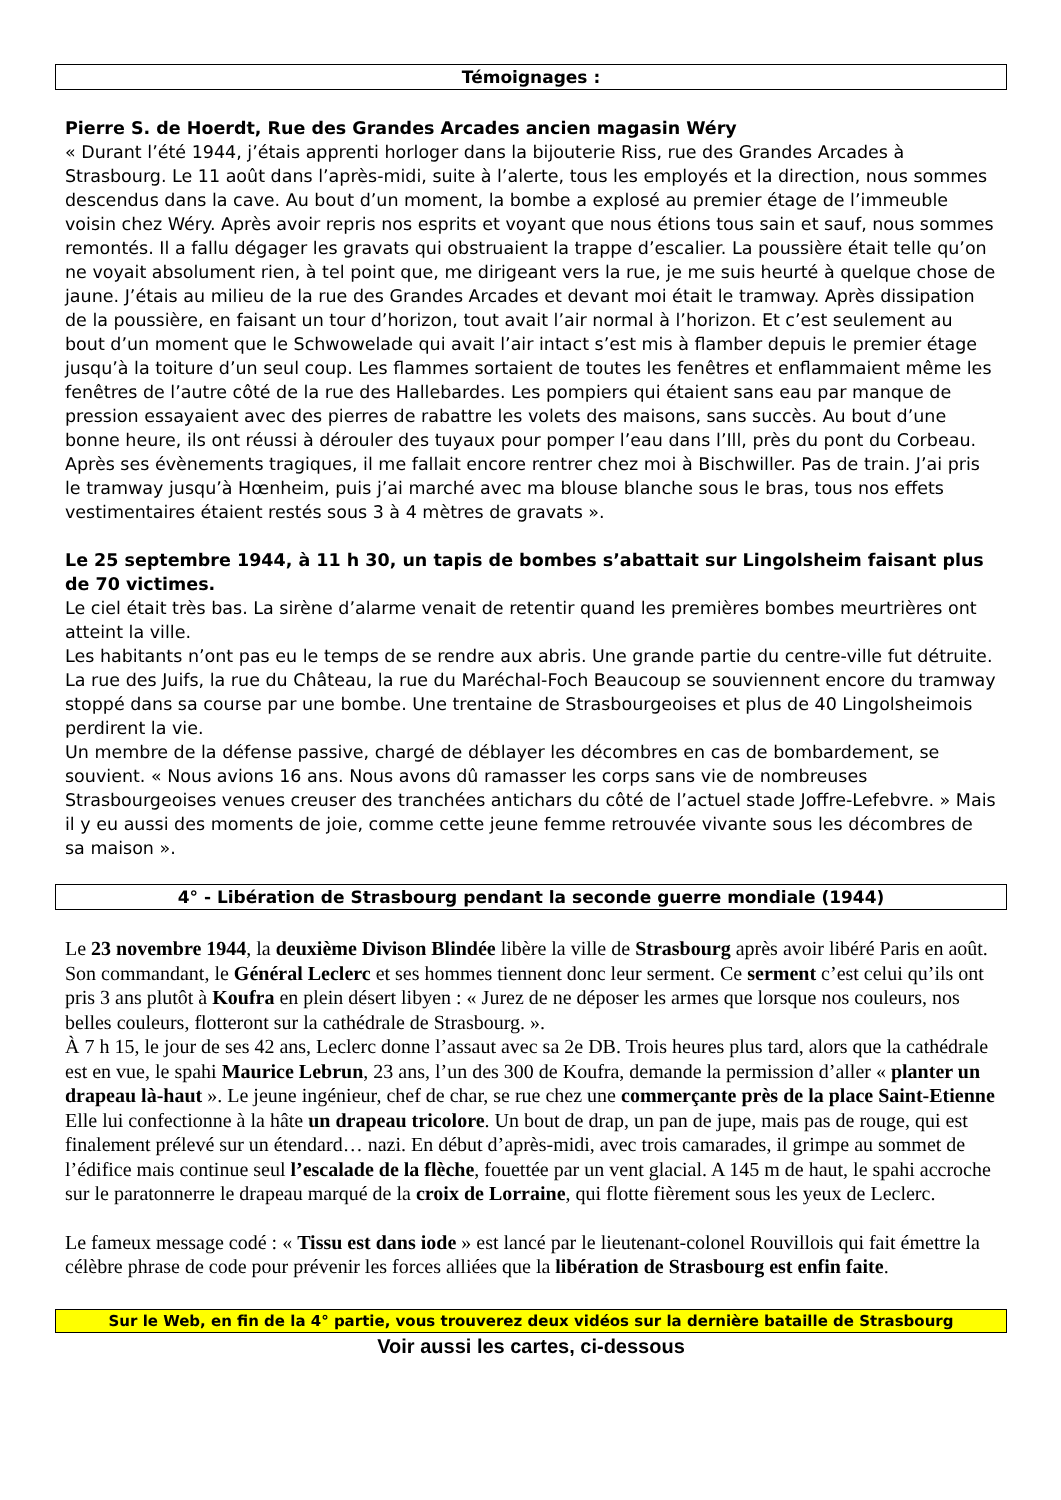Témoignages :
Pierre S. de Hoerdt, Rue des Grandes Arcades ancien magasin Wéry
« Durant l’été 1944, j’étais apprenti horloger dans la bijouterie Riss, rue des Grandes Arcades à Strasbourg. Le 11 août dans l’après-midi, suite à l’alerte, tous les employés et la direction, nous sommes descendus dans la cave. Au bout d’un moment, la bombe a explosé au premier étage de l’immeuble voisin chez Wéry. Après avoir repris nos esprits et voyant que nous étions tous sain et sauf, nous sommes remontés. Il a fallu dégager les gravats qui obstruaient la trappe d’escalier. La poussière était telle qu’on ne voyait absolument rien, à tel point que, me dirigeant vers la rue, je me suis heurté à quelque chose de jaune. J’étais au milieu de la rue des Grandes Arcades et devant moi était le tramway. Après dissipation de la poussière, en faisant un tour d’horizon, tout avait l’air normal à l’horizon. Et c’est seulement au bout d’un moment que le Schwowelade qui avait l’air intact s’est mis à flamber depuis le premier étage jusqu’à la toiture d’un seul coup. Les flammes sortaient de toutes les fenêtres et enflammaient même les fenêtres de l’autre côté de la rue des Hallebardes. Les pompiers qui étaient sans eau par manque de pression essayaient avec des pierres de rabattre les volets des maisons, sans succès. Au bout d’une bonne heure, ils ont réussi à dérouler des tuyaux pour pomper l’eau dans l’Ill, près du pont du Corbeau.
Après ses évènements tragiques, il me fallait encore rentrer chez moi à Bischwiller. Pas de train. J’ai pris le tramway jusqu’à Hœnheim, puis j’ai marché avec ma blouse blanche sous le bras, tous nos effets vestimentaires étaient restés sous 3 à 4 mètres de gravats ».
Le 25 septembre 1944, à 11 h 30, un tapis de bombes s’abattait sur Lingolsheim faisant plus de 70 victimes.
Le ciel était très bas. La sirène d’alarme venait de retentir quand les premières bombes meurtrières ont atteint la ville.
Les habitants n’ont pas eu le temps de se rendre aux abris. Une grande partie du centre-ville fut détruite. La rue des Juifs, la rue du Château, la rue du Maréchal-Foch Beaucoup se souviennent encore du tramway stoppé dans sa course par une bombe. Une trentaine de Strasbourgeoises et plus de 40 Lingolsheimois perdirent la vie.
Un membre de la défense passive, chargé de déblayer les décombres en cas de bombardement, se souvient. « Nous avions 16 ans. Nous avons dû ramasser les corps sans vie de nombreuses Strasbourgeoises venues creuser des tranchées antichars du côté de l’actuel stade Joffre-Lefebvre. » Mais il y eu aussi des moments de joie, comme cette jeune femme retrouvée vivante sous les décombres de sa maison ».
4° - Libération de Strasbourg pendant la seconde guerre mondiale (1944)
Le 23 novembre 1944, la deuxième Divison Blindée libère la ville de Strasbourg après avoir libéré Paris en août. Son commandant, le Général Leclerc et ses hommes tiennent donc leur serment. Ce serment c’est celui qu’ils ont pris 3 ans plutôt à Koufra en plein désert libyen : « Jurez de ne déposer les armes que lorsque nos couleurs, nos belles couleurs, flotteront sur la cathédrale de Strasbourg. ».
À 7 h 15, le jour de ses 42 ans, Leclerc donne l’assaut avec sa 2e DB. Trois heures plus tard, alors que la cathédrale est en vue, le spahi Maurice Lebrun, 23 ans, l’un des 300 de Koufra, demande la permission d’aller « planter un drapeau là-haut ». Le jeune ingénieur, chef de char, se rue chez une commerçante près de la place Saint-Etienne Elle lui confectionne à la hâte un drapeau tricolore. Un bout de drap, un pan de jupe, mais pas de rouge, qui est finalement prélevé sur un étendard… nazi. En début d’après-midi, avec trois camarades, il grimpe au sommet de l’édifice mais continue seul l’escalade de la flèche, fouettée par un vent glacial. A 145 m de haut, le spahi accroche sur le paratonnerre le drapeau marqué de la croix de Lorraine, qui flotte fièrement sous les yeux de Leclerc.
Le fameux message codé : « Tissu est dans iode » est lancé par le lieutenant-colonel Rouvillois qui fait émettre la célèbre phrase de code pour prévenir les forces alliées que la libération de Strasbourg est enfin faite.
Sur le Web, en fin de la 4° partie, vous trouverez deux vidéos sur la dernière bataille de Strasbourg
Voir aussi les cartes, ci-dessous